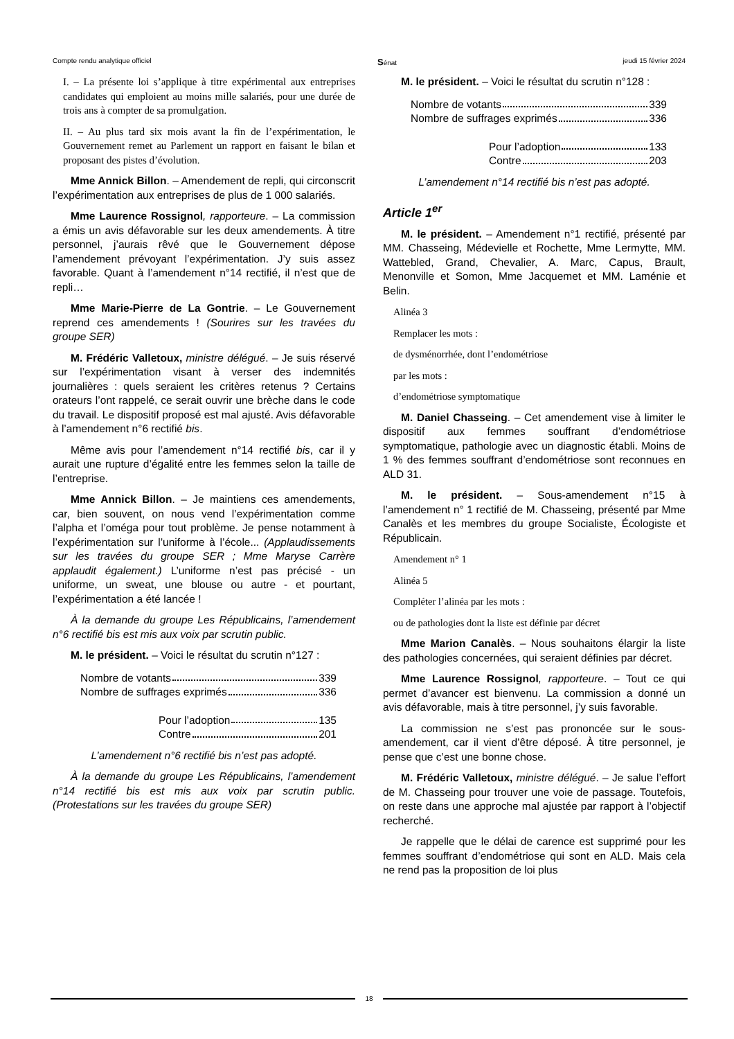Compte rendu analytique officiel Sénat jeudi 15 février 2024
I. – La présente loi s’applique à titre expérimental aux entreprises candidates qui emploient au moins mille salariés, pour une durée de trois ans à compter de sa promulgation.
II. – Au plus tard six mois avant la fin de l’expérimentation, le Gouvernement remet au Parlement un rapport en faisant le bilan et proposant des pistes d’évolution.
Mme Annick Billon. – Amendement de repli, qui circonscrit l’expérimentation aux entreprises de plus de 1 000 salariés.
Mme Laurence Rossignol, rapporteure. – La commission a émis un avis défavorable sur les deux amendements. À titre personnel, j’aurais rêvé que le Gouvernement dépose l’amendement prévoyant l’expérimentation. J’y suis assez favorable. Quant à l’amendement n°14 rectifié, il n’est que de repli…
Mme Marie-Pierre de La Gontrie. – Le Gouvernement reprend ces amendements ! (Sourires sur les travées du groupe SER)
M. Frédéric Valletoux, ministre délégué. – Je suis réservé sur l’expérimentation visant à verser des indemnités journalières : quels seraient les critères retenus ? Certains orateurs l’ont rappelé, ce serait ouvrir une brèche dans le code du travail. Le dispositif proposé est mal ajusté. Avis défavorable à l’amendement n°6 rectifié bis.
Même avis pour l’amendement n°14 rectifié bis, car il y aurait une rupture d’égalité entre les femmes selon la taille de l’entreprise.
Mme Annick Billon. – Je maintiens ces amendements, car, bien souvent, on nous vend l’expérimentation comme l’alpha et l’oméga pour tout problème. Je pense notamment à l’expérimentation sur l’uniforme à l’école... (Applaudissements sur les travées du groupe SER ; Mme Maryse Carrère applaudit également.) L’uniforme n’est pas précisé - un uniforme, un sweat, une blouse ou autre - et pourtant, l’expérimentation a été lancée !
À la demande du groupe Les Républicains, l’amendement n°6 rectifié bis est mis aux voix par scrutin public.
M. le président. – Voici le résultat du scrutin n°127 :
Nombre de votants 339
Nombre de suffrages exprimés 336
Pour l’adoption 135
Contre 201
L’amendement n°6 rectifié bis n’est pas adopté.
À la demande du groupe Les Républicains, l’amendement n°14 rectifié bis est mis aux voix par scrutin public. (Protestations sur les travées du groupe SER)
M. le président. – Voici le résultat du scrutin n°128 :
Nombre de votants 339
Nombre de suffrages exprimés 336
Pour l’adoption 133
Contre 203
L’amendement n°14 rectifié bis n’est pas adopté.
Article 1<sup>er</sup>
M. le président. – Amendement n°1 rectifié, présenté par MM. Chasseing, Médevielle et Rochette, Mme Lermytte, MM. Wattebled, Grand, Chevalier, A. Marc, Capus, Brault, Menonville et Somon, Mme Jacquemet et MM. Laménie et Belin.
Alinéa 3
Remplacer les mots :
de dysménorrhée, dont l’endométriose
par les mots :
d’endométriose symptomatique
M. Daniel Chasseing. – Cet amendement vise à limiter le dispositif aux femmes souffrant d’endométriose symptomatique, pathologie avec un diagnostic établi. Moins de 1 % des femmes souffrant d’endométriose sont reconnues en ALD 31.
M. le président. – Sous-amendement n°15 à l’amendement n° 1 rectifié de M. Chasseing, présenté par Mme Canalès et les membres du groupe Socialiste, Écologiste et Républicain.
Amendement n° 1
Alinéa 5
Compléter l’alinéa par les mots :
ou de pathologies dont la liste est définie par décret
Mme Marion Canalès. – Nous souhaitons élargir la liste des pathologies concernées, qui seraient définies par décret.
Mme Laurence Rossignol, rapporteure. – Tout ce qui permet d’avancer est bienvenu. La commission a donné un avis défavorable, mais à titre personnel, j’y suis favorable.
La commission ne s’est pas prononcée sur le sous-amendement, car il vient d’être déposé. À titre personnel, je pense que c’est une bonne chose.
M. Frédéric Valletoux, ministre délégué. – Je salue l’effort de M. Chasseing pour trouver une voie de passage. Toutefois, on reste dans une approche mal ajustée par rapport à l’objectif recherché.
Je rappelle que le délai de carence est supprimé pour les femmes souffrant d’endométriose qui sont en ALD. Mais cela ne rend pas la proposition de loi plus
18